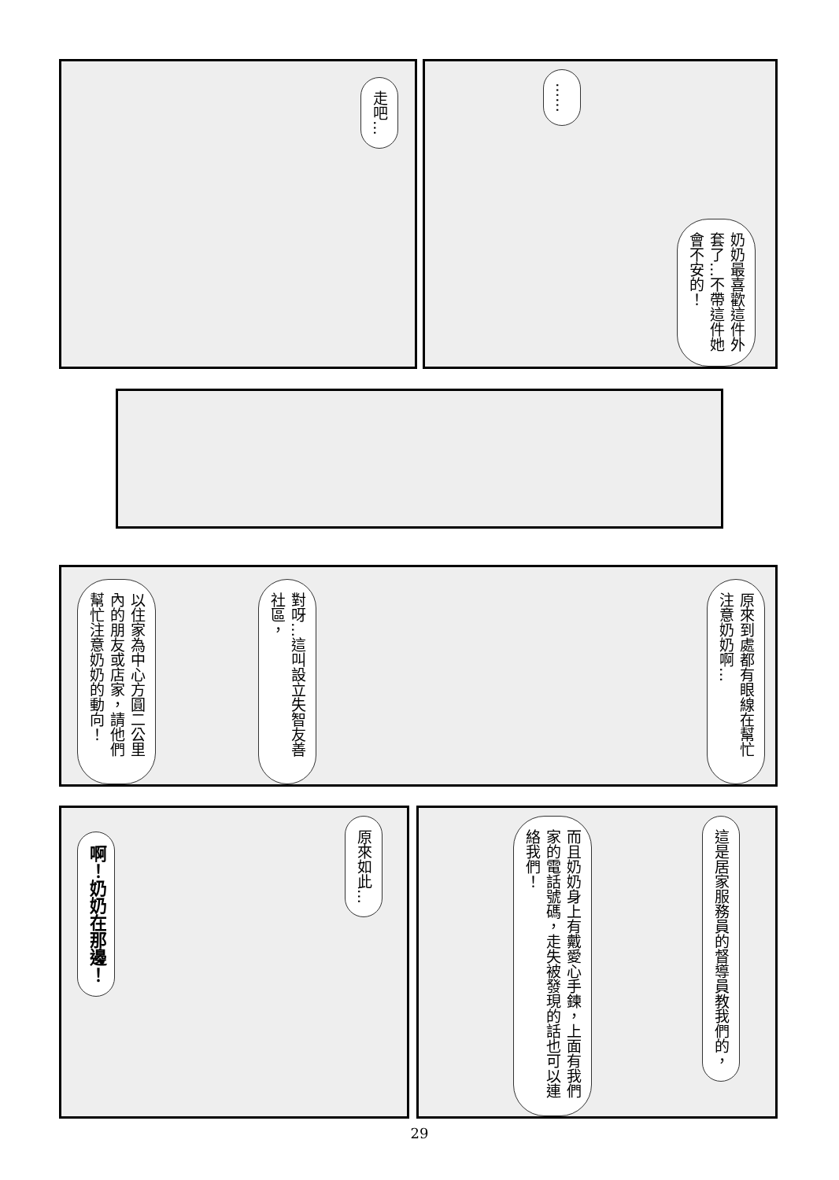走吧…
……
奶奶最喜歡這件外套了…不帶這件她會不安的！
原來到處都有眼線在幫忙注意奶奶啊…
對呀…這叫設立失智友善社區，
以住家為中心方圓二公里內的朋友或店家，請他們幫忙注意奶奶的動向！
原來如此…
啊！奶奶在那邊！
這是居家服務員的督導員教我們的，
而且奶奶身上有戴愛心手鍊，上面有我們家的電話號碼，走失被發現的話也可以連絡我們！
29